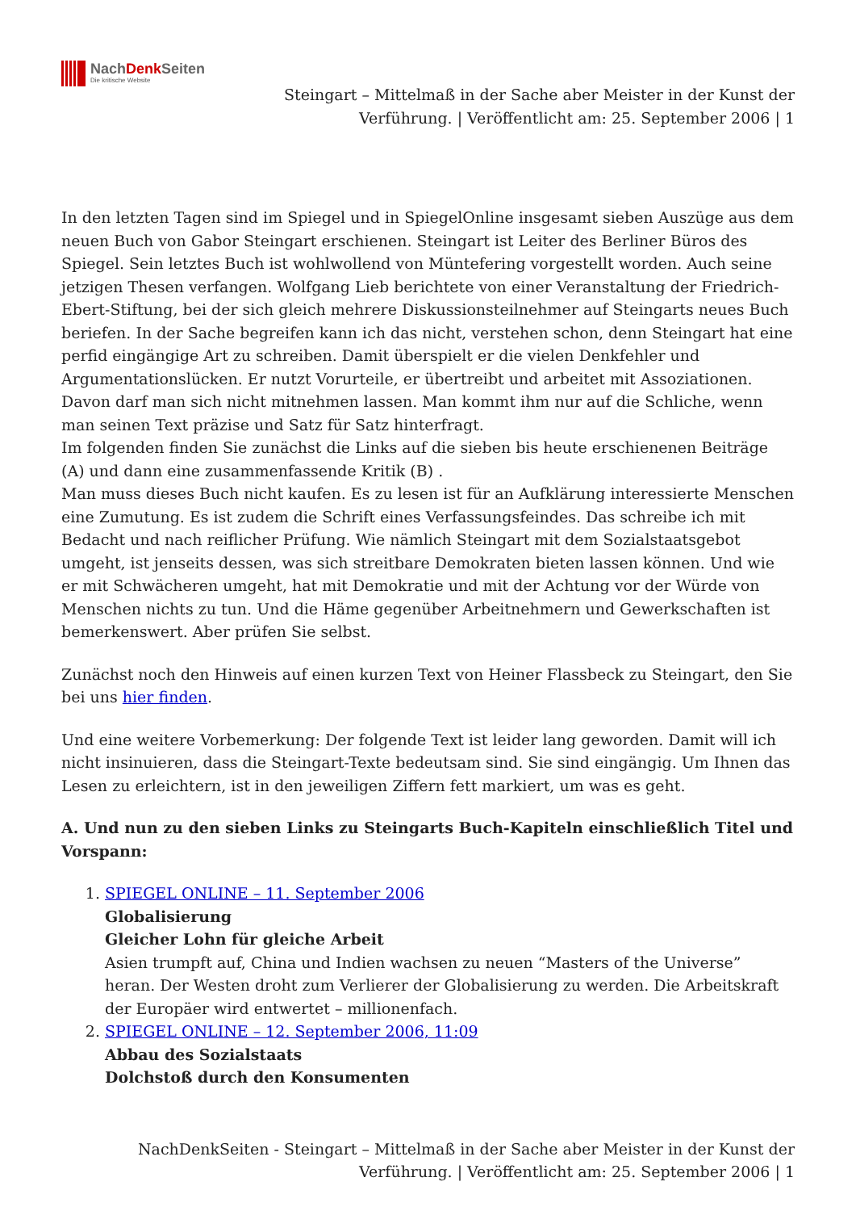NachDenk Seiten
Die kritische Website
Steingart – Mittelmaß in der Sache aber Meister in der Kunst der
Verführung. | Veröffentlicht am: 25. September 2006 | 1
In den letzten Tagen sind im Spiegel und in SpiegelOnline insgesamt sieben Auszüge aus dem neuen Buch von Gabor Steingart erschienen. Steingart ist Leiter des Berliner Büros des Spiegel. Sein letztes Buch ist wohlwollend von Müntefering vorgestellt worden. Auch seine jetzigen Thesen verfangen. Wolfgang Lieb berichtete von einer Veranstaltung der Friedrich-Ebert-Stiftung, bei der sich gleich mehrere Diskussionsteilnehmer auf Steingarts neues Buch beriefen. In der Sache begreifen kann ich das nicht, verstehen schon, denn Steingart hat eine perfid eingängige Art zu schreiben. Damit überspielt er die vielen Denkfehler und Argumentationslücken. Er nutzt Vorurteile, er übertreibt und arbeitet mit Assoziationen. Davon darf man sich nicht mitnehmen lassen. Man kommt ihm nur auf die Schliche, wenn man seinen Text präzise und Satz für Satz hinterfragt.
Im folgenden finden Sie zunächst die Links auf die sieben bis heute erschienenen Beiträge (A) und dann eine zusammenfassende Kritik (B) .
Man muss dieses Buch nicht kaufen. Es zu lesen ist für an Aufklärung interessierte Menschen eine Zumutung. Es ist zudem die Schrift eines Verfassungsfeindes. Das schreibe ich mit Bedacht und nach reiflicher Prüfung. Wie nämlich Steingart mit dem Sozialstaatsgebot umgeht, ist jenseits dessen, was sich streitbare Demokraten bieten lassen können. Und wie er mit Schwächeren umgeht, hat mit Demokratie und mit der Achtung vor der Würde von Menschen nichts zu tun. Und die Häme gegenüber Arbeitnehmern und Gewerkschaften ist bemerkenswert. Aber prüfen Sie selbst.
Zunächst noch den Hinweis auf einen kurzen Text von Heiner Flassbeck zu Steingart, den Sie bei uns hier finden.
Und eine weitere Vorbemerkung: Der folgende Text ist leider lang geworden. Damit will ich nicht insinuieren, dass die Steingart-Texte bedeutsam sind. Sie sind eingängig. Um Ihnen das Lesen zu erleichtern, ist in den jeweiligen Ziffern fett markiert, um was es geht.
A. Und nun zu den sieben Links zu Steingarts Buch-Kapiteln einschließlich Titel und Vorspann:
1. SPIEGEL ONLINE – 11. September 2006
Globalisierung
Gleicher Lohn für gleiche Arbeit
Asien trumpft auf, China und Indien wachsen zu neuen “Masters of the Universe” heran. Der Westen droht zum Verlierer der Globalisierung zu werden. Die Arbeitskraft der Europäer wird entwertet – millionenfach.
2. SPIEGEL ONLINE – 12. September 2006, 11:09
Abbau des Sozialstaats
Dolchstoß durch den Konsumenten
NachDenkSeiten - Steingart – Mittelmaß in der Sache aber Meister in der Kunst der
Verführung. | Veröffentlicht am: 25. September 2006 | 1